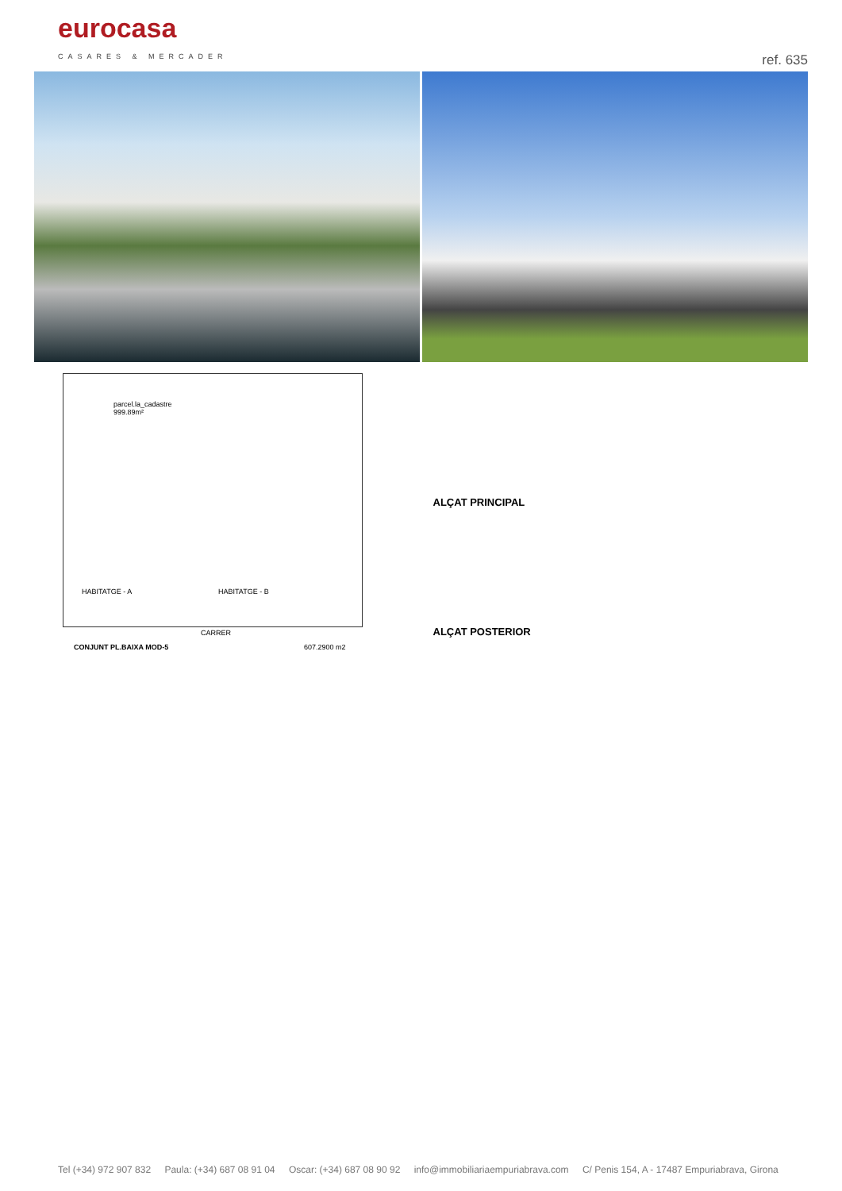eurocasa
CASARES & MERCADER
ref. 635
parcel.la_cadastre
999.89m²
HABITATGE - A HABITATGE - B
CARRER
CONJUNT PL.BAIXA MOD-5 607.2900 m2
ALÇAT PRINCIPAL
ALÇAT POSTERIOR
Tel (+34) 972 907 832 Paula: (+34) 687 08 91 04 Oscar: (+34) 687 08 90 92 info@immobiliariaempuriabrava.com C/ Penis 154, A - 17487 Empuriabrava, Girona